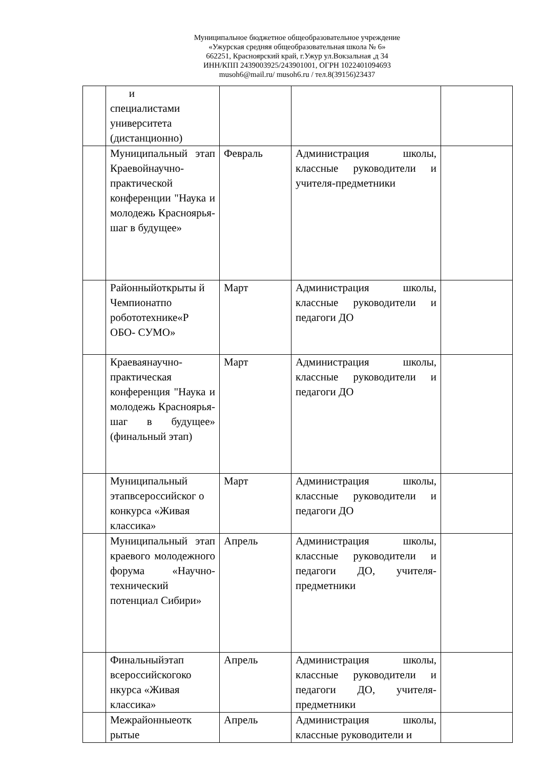Муниципальное бюджетное общеобразовательное учреждение
«Ужурская средняя общеобразовательная школа № 6»
662251, Красноярский край, г.Ужур ул.Вокзальная ,д 34
ИНН/КПП 2439003925/243901001, ОГРН 1022401094693
musoh6@mail.ru/ musoh6.ru / тел.8(39156)23437
| | и специалистами университета (дистанционно) | | | |
| | Муниципальный этап Краевойнаучно-практической конференции "Наука и молодежь Красноярья-шаг в будущее» | Февраль | Администрация школы, классные руководители и учителя-предметники | |
| | Районныйоткрыты й Чемпионатпо робототехнике«Р ОБО- СУМО» | Март | Администрация школы, классные руководители и педагоги ДО | |
| | Краеваянаучно-практическая конференция "Наука и молодежь Красноярья-шаг в будущее» (финальный этап) | Март | Администрация школы, классные руководители и педагоги ДО | |
| | Муниципальный этапвсероссийског о конкурса «Живая классика» | Март | Администрация школы, классные руководители и педагоги ДО | |
| | Муниципальный этап краевого молодежного форума «Научно-технический потенциал Сибири» | Апрель | Администрация школы, классные руководители и педагоги ДО, учителя-предметники | |
| | Финальныйэтап всероссийскогоко нкурса «Живая классика» | Апрель | Администрация школы, классные руководители и педагоги ДО, учителя-предметники | |
| | Межрайонныеотк рытые | Апрель | Администрация школы, классные руководители и | |